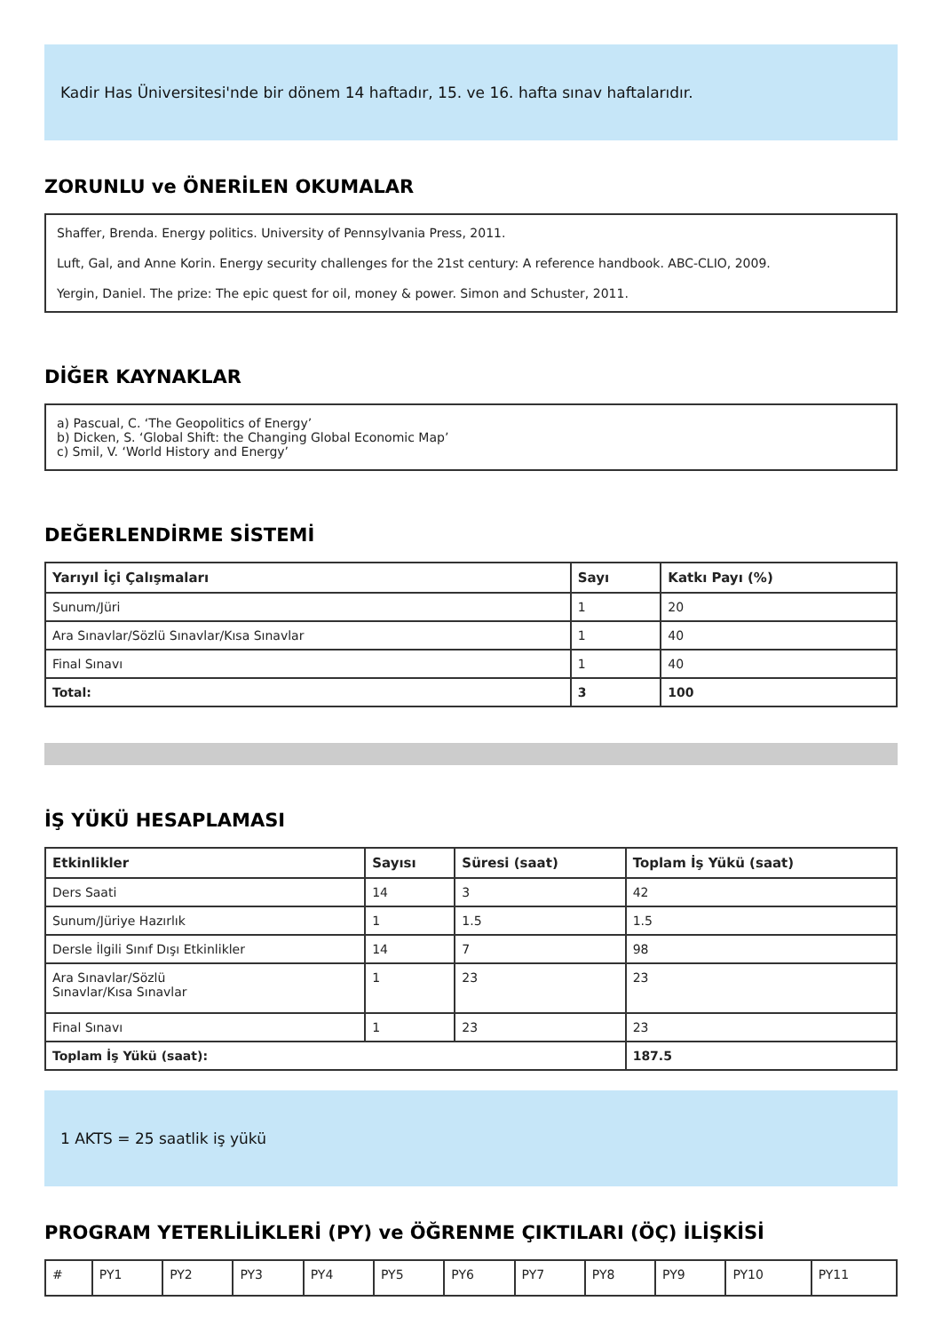Kadir Has Üniversitesi'nde bir dönem 14 haftadır, 15. ve 16. hafta sınav haftalarıdır.
ZORUNLU ve ÖNERİLEN OKUMALAR
Shaffer, Brenda. Energy politics. University of Pennsylvania Press, 2011.
Luft, Gal, and Anne Korin. Energy security challenges for the 21st century: A reference handbook. ABC-CLIO, 2009.
Yergin, Daniel. The prize: The epic quest for oil, money & power. Simon and Schuster, 2011.
DİĞER KAYNAKLAR
a) Pascual, C. ‘The Geopolitics of Energy’
b) Dicken, S. ‘Global Shift: the Changing Global Economic Map’
c) Smil, V. ‘World History and Energy’
DEĞERLENDİRME SİSTEMİ
| Yarıyıl İçi Çalışmaları | Sayı | Katkı Payı (%) |
| --- | --- | --- |
| Sunum/Jüri | 1 | 20 |
| Ara Sınavlar/Sözlü Sınavlar/Kısa Sınavlar | 1 | 40 |
| Final Sınavı | 1 | 40 |
| Total: | 3 | 100 |
İŞ YÜKÜ HESAPLAMASI
| Etkinlikler | Sayısı | Süresi (saat) | Toplam İş Yükü (saat) |
| --- | --- | --- | --- |
| Ders Saati | 14 | 3 | 42 |
| Sunum/Jüriye Hazırlık | 1 | 1.5 | 1.5 |
| Dersle İlgili Sınıf Dışı Etkinlikler | 14 | 7 | 98 |
| Ara Sınavlar/Sözlü Sınavlar/Kısa Sınavlar | 1 | 23 | 23 |
| Final Sınavı | 1 | 23 | 23 |
| Toplam İş Yükü (saat): | | | 187.5 |
1 AKTS = 25 saatlik iş yükü
PROGRAM YETERLİLİKLERİ (PY) ve ÖĞRENME ÇIKTILARI (ÖÇ) İLİŞKİSİ
| # | PY1 | PY2 | PY3 | PY4 | PY5 | PY6 | PY7 | PY8 | PY9 | PY10 | PY11 |